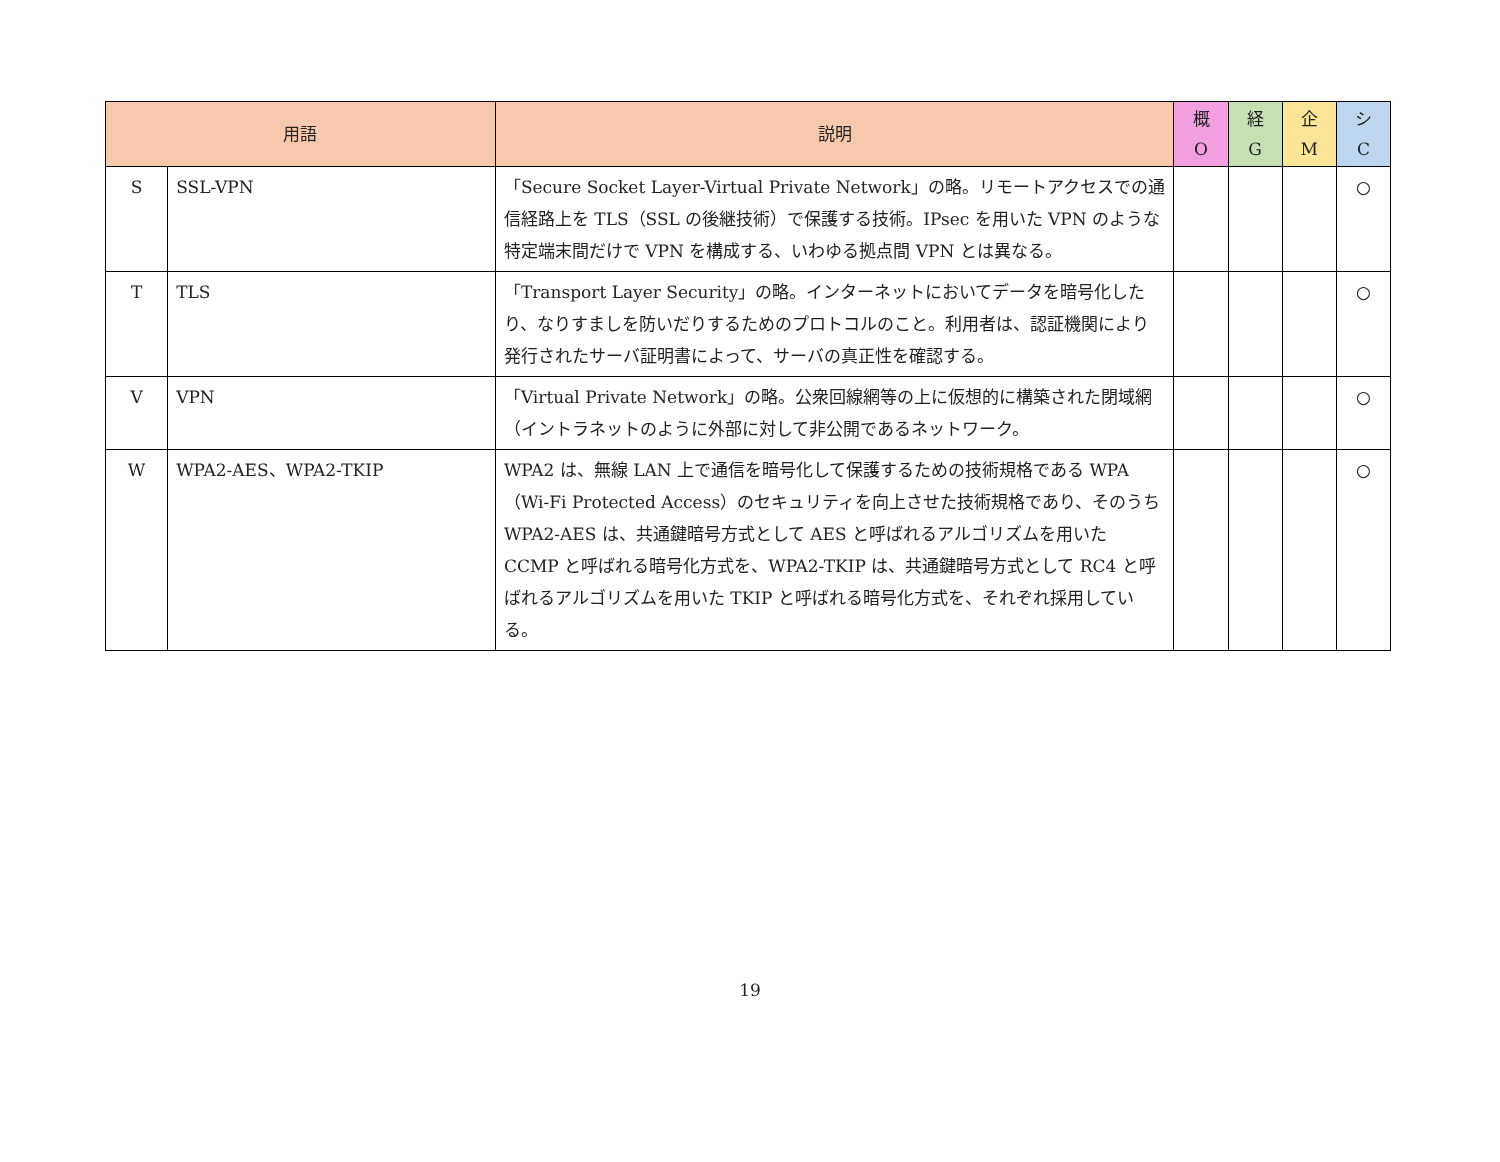| 用語 | | 説明 | 概 O | 経 G | 企 M | シ C |
| --- | --- | --- | --- | --- | --- | --- |
| S | SSL-VPN | 「Secure Socket Layer-Virtual Private Network」の略。リモートアクセスでの通信経路上を TLS（SSL の後継技術）で保護する技術。IPsec を用いた VPN のような特定端末間だけで VPN を構成する、いわゆる拠点間 VPN とは異なる。 | | | | ○ |
| T | TLS | 「Transport Layer Security」の略。インターネットにおいてデータを暗号化したり、なりすましを防いだりするためのプロトコルのこと。利用者は、認証機関により発行されたサーバ証明書によって、サーバの真正性を確認する。 | | | | ○ |
| V | VPN | 「Virtual Private Network」の略。公衆回線網等の上に仮想的に構築された閉域網（イントラネットのように外部に対して非公開であるネットワーク。 | | | | ○ |
| W | WPA2-AES、WPA2-TKIP | WPA2 は、無線 LAN 上で通信を暗号化して保護するための技術規格である WPA（Wi-Fi Protected Access）のセキュリティを向上させた技術規格であり、そのうち WPA2-AES は、共通鍵暗号方式として AES と呼ばれるアルゴリズムを用いた CCMP と呼ばれる暗号化方式を、WPA2-TKIP は、共通鍵暗号方式として RC4 と呼ばれるアルゴリズムを用いた TKIP と呼ばれる暗号化方式を、それぞれ採用している。 | | | | ○ |
19